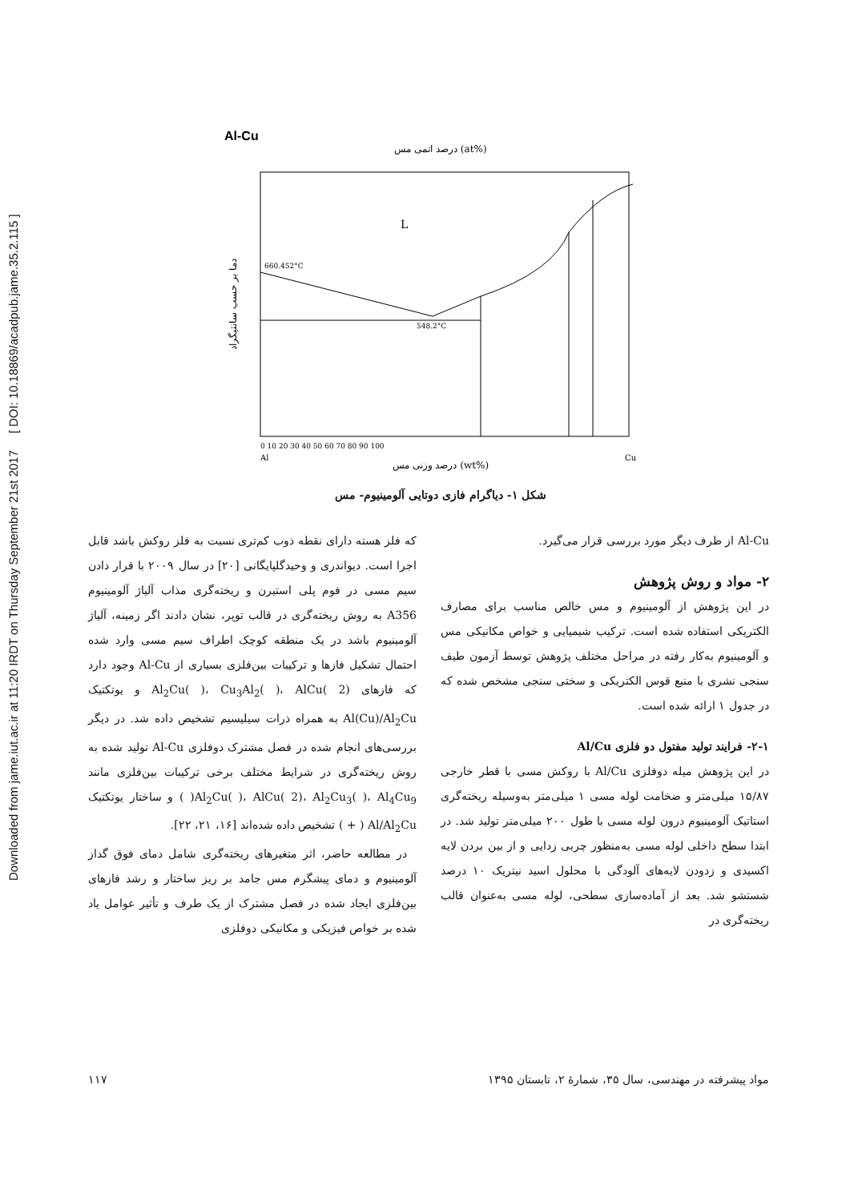Downloaded from jame.iut.ac.ir at 11:20 IRDT on Thursday September 21st 2017 [ DOI: 10.18869/acadpub.jame.35.2.115 ]
Al-Cu
درصد اتمی مس (at%)
L
660.452°C
548.2°C
0 10 20 30 40 50 60 70 80 90 100
Al
Cu
درصد وزنی مس (wt%)
دما بر حسب سانتیگراد
شکل ۱- دیاگرام فازی دوتایی آلومینیوم- مس
که فلز هسته دارای نقطه ذوب کم‌تری نسبت به فلز روکش باشد قابل اجرا است. دیواندری و وحیدگلپایگانی [۲۰] در سال ۲۰۰۹ با قرار دادن سیم مسی در فوم پلی استیرن و ریخته‌گری مذاب آلیاژ آلومینیوم A356 به روش ریخته‌گری در قالب توپر، نشان دادند اگر زمینه، آلیاژ آلومینیوم باشد در یک منطقه کوچک اطراف سیم مسی وارد شده احتمال تشکیل فازها و ترکیبات بین‌فلزی بسیاری از Al-Cu وجود دارد که فازهای Al<sub>2</sub>Cu( )، Cu<sub>3</sub>Al<sub>2</sub>( )، AlCu( 2) و یوتکتیک Al(Cu)/Al<sub>2</sub>Cu به همراه ذرات سیلیسیم تشخیص داده شد. در دیگر بررسی‌های انجام شده در فصل مشترک دوفلزی Al-Cu تولید شده به روش ریخته‌گری در شرایط مختلف برخی ترکیبات بین‌فلزی مانند Al<sub>2</sub>Cu( )، AlCu( 2)، Al<sub>2</sub>Cu<sub>3</sub>( )، Al<sub>4</sub>Cu<sub>9</sub>( ) و ساختار یوتکتیک Al/Al<sub>2</sub>Cu ( + ) تشخیص داده شده‌اند [۱۶، ۲۱، ۲۲].
در مطالعه حاضر، اثر متغیرهای ریخته‌گری شامل دمای فوق گداز آلومینیوم و دمای پیشگرم مس جامد بر ریز ساختار و رشد فازهای بین‌فلزی ایجاد شده در فصل مشترک از یک طرف و تأثیر عوامل یاد شده بر خواص فیزیکی و مکانیکی دوفلزی
Al-Cu از طرف دیگر مورد بررسی قرار می‌گیرد.
۲- مواد و روش پژوهش
در این پژوهش از آلومینیوم و مس خالص مناسب برای مصارف الکتریکی استفاده شده است. ترکیب شیمیایی و خواص مکانیکی مس و آلومینیوم به‌کار رفته در مراحل مختلف پژوهش توسط آزمون طیف سنجی نشری با منبع قوس الکتریکی و سختی سنجی مشخص شده که در جدول ۱ ارائه شده است.
۲-۱- فرایند تولید مفتول دو فلزی Al/Cu
در این پژوهش میله دوفلزی Al/Cu با روکش مسی با قطر خارجی ۱۵/۸۷ میلی‌متر و ضخامت لوله مسی ۱ میلی‌متر به‌وسیله ریخته‌گری استاتیک آلومینیوم درون لوله مسی با طول ۲۰۰ میلی‌متر تولید شد. در ابتدا سطح داخلی لوله مسی به‌منظور چربی زدایی و از بین بردن لایه اکسیدی و زدودن لایه‌های آلودگی با محلول اسید نیتریک ۱۰ درصد شستشو شد. بعد از آماده‌سازی سطحی، لوله مسی به‌عنوان قالب ریخته‌گری در
مواد پیشرفته در مهندسی، سال ۳۵، شمارهٔ ۲، تابستان ۱۳۹۵ ۱۱۷